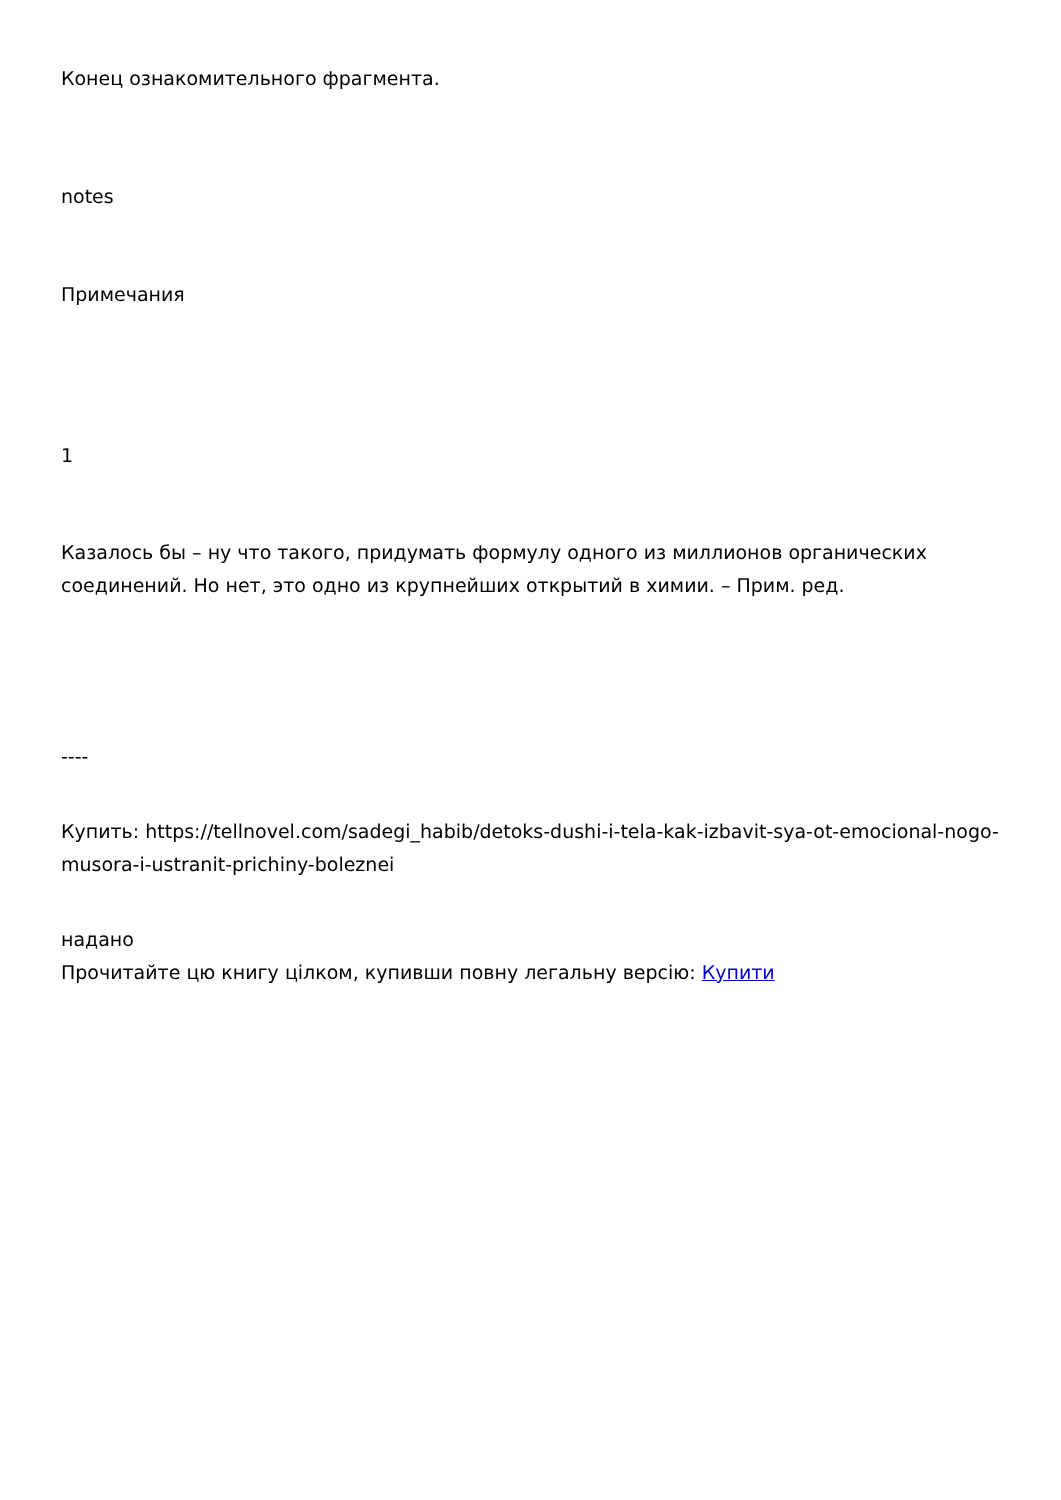Конец ознакомительного фрагмента.
notes
Примечания
1
Казалось бы – ну что такого, придумать формулу одного из миллионов органических соединений. Но нет, это одно из крупнейших открытий в химии. – Прим. ред.
----
Купить: https://tellnovel.com/sadegi_habib/detoks-dushi-i-tela-kak-izbavit-sya-ot-emocional-nogo-musora-i-ustranit-prichiny-boleznei
надано
Прочитайте цю книгу цілком, купивши повну легальну версію: Купити